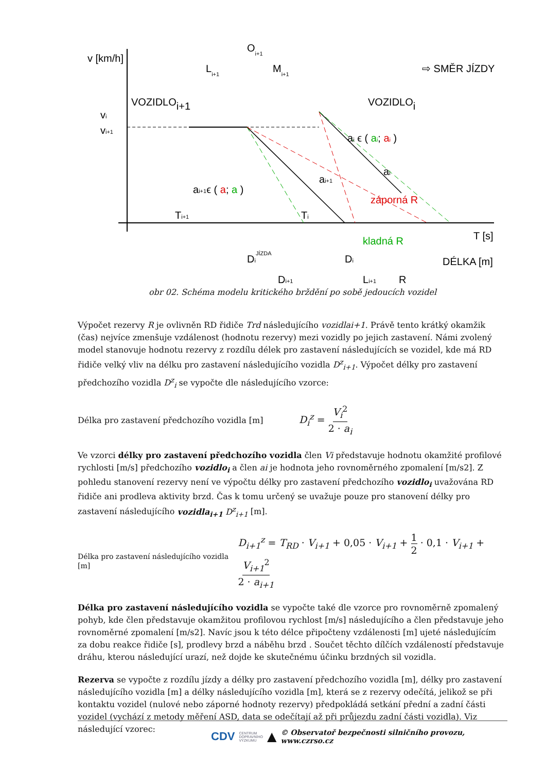v [km/h]
Oi+1
Li+1
Mi+1
⇨ SMĚR JÍZDY
VOZIDLOi+1
VOZIDLOi
vi
vi+1
ai ϵ ( ai; ai )
ai+1ϵ ( a; a )
ai+1
ai
záporná R
Ti+1
Ti
kladná R
T [s]
DÉLKA [m]
DiJÍZDA
Di
Di+1
Li+1
R
obr 02. Schéma modelu kritického brždění po sobě jedoucích vozidel
Výpočet rezervy R je ovlivněn RD řidiče Trd následujícího vozidlai+1. Právě tento krátký okamžik (čas) nejvíce zmenšuje vzdálenost (hodnotu rezervy) mezi vozidly po jejich zastavení. Námi zvolený model stanovuje hodnotu rezervy z rozdílu délek pro zastavení následujících se vozidel, kde má RD řidiče velký vliv na délku pro zastavení následujícího vozidla D<sup>z</sup><sub>i+1</sub>. Výpočet délky pro zastavení předchozího vozidla D<sup>z</sup><sub>i</sub> se vypočte dle následujícího vzorce:
Délka pro zastavení předchozího vozidla [m] D<sub>i</sub><sup>z</sup> = V<sub>i</sub><sup>2</sup> 2 · a<sub>i</sub>
Ve vzorci délky pro zastavení předchozího vozidla člen Vi představuje hodnotu okamžité profilové rychlosti [m/s] předchozího vozidlo<sub>i</sub> a člen ai je hodnota jeho rovnoměrného zpomalení [m/s2]. Z pohledu stanovení rezervy není ve výpočtu délky pro zastavení předchozího vozidlo<sub>i</sub> uvažována RD řidiče ani prodleva aktivity brzd. Čas k tomu určený se uvažuje pouze pro stanovení délky pro zastavení následujícího vozidla<sub>i+1</sub> D<sup>z</sup><sub>i+1</sub> [m].
Délka pro zastavení následujícího vozidla [m] D<sub>i+1</sub><sup>z</sup> = T<sub>RD</sub> · V<sub>i+1</sub> + 0,05 · V<sub>i+1</sub> + 1 2 · 0,1 · V<sub>i+1</sub> + V<sub>i+1</sub><sup>2</sup> 2 · a<sub>i+1</sub>
Délka pro zastavení následujícího vozidla se vypočte také dle vzorce pro rovnoměrně zpomalený pohyb, kde člen představuje okamžitou profilovou rychlost [m/s] následujícího a člen představuje jeho rovnoměrné zpomalení [m/s2]. Navíc jsou k této délce připočteny vzdálenosti [m] ujeté následujícím za dobu reakce řidiče [s], prodlevy brzd a náběhu brzd . Součet těchto dílčích vzdáleností představuje dráhu, kterou následující urazí, než dojde ke skutečnému účinku brzdných sil vozidla.
Rezerva se vypočte z rozdílu jízdy a délky pro zastavení předchozího vozidla [m], délky pro zastavení následujícího vozidla [m] a délky následujícího vozidla [m], která se z rezervy odečítá, jelikož se při kontaktu vozidel (nulové nebo záporné hodnoty rezervy) předpokládá setkání přední a zadní části vozidel (vychází z metody měření ASD, data se odečítají až při průjezdu zadní části vozidla). Viz následující vzorec:
CDV CENTRUM
DOPRAVNÍHO
VÝZKUMU ▲ © Observatoř bezpečnosti silničního provozu, www.czrso.cz